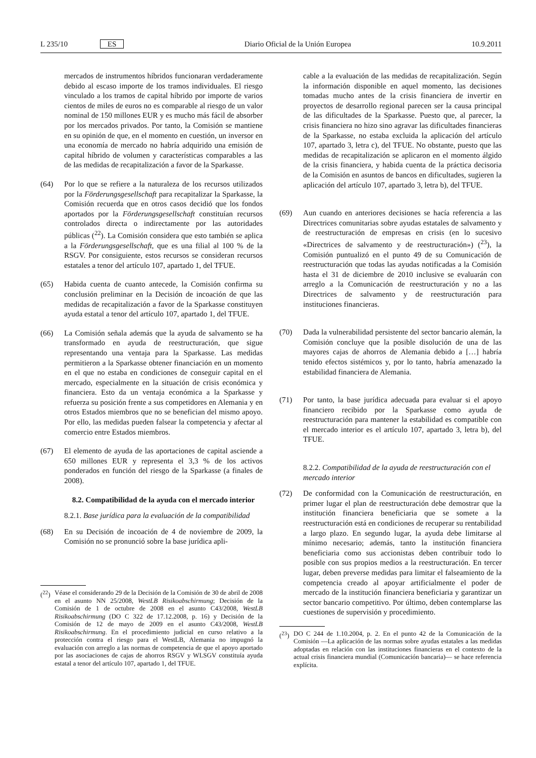L 235/10 ES Diario Oficial de la Unión Europea 10.9.2011
mercados de instrumentos híbridos funcionaran verdaderamente debido al escaso importe de los tramos individuales. El riesgo vinculado a los tramos de capital híbrido por importe de varios cientos de miles de euros no es comparable al riesgo de un valor nominal de 150 millones EUR y es mucho más fácil de absorber por los mercados privados. Por tanto, la Comisión se mantiene en su opinión de que, en el momento en cuestión, un inversor en una economía de mercado no habría adquirido una emisión de capital híbrido de volumen y características comparables a las de las medidas de recapitalización a favor de la Sparkasse.
(64) Por lo que se refiere a la naturaleza de los recursos utilizados por la Förderungsgesellschaft para recapitalizar la Sparkasse, la Comisión recuerda que en otros casos decidió que los fondos aportados por la Förderungsgesellschaft constituían recursos controlados directa o indirectamente por las autoridades públicas (<sup>22</sup>). La Comisión considera que esto también se aplica a la Förderungsgesellschaft, que es una filial al 100 % de la RSGV. Por consiguiente, estos recursos se consideran recursos estatales a tenor del artículo 107, apartado 1, del TFUE.
(65) Habida cuenta de cuanto antecede, la Comisión confirma su conclusión preliminar en la Decisión de incoación de que las medidas de recapitalización a favor de la Sparkasse constituyen ayuda estatal a tenor del artículo 107, apartado 1, del TFUE.
(66) La Comisión señala además que la ayuda de salvamento se ha transformado en ayuda de reestructuración, que sigue representando una ventaja para la Sparkasse. Las medidas permitieron a la Sparkasse obtener financiación en un momento en el que no estaba en condiciones de conseguir capital en el mercado, especialmente en la situación de crisis económica y financiera. Esto da un ventaja económica a la Sparkasse y refuerza su posición frente a sus competidores en Alemania y en otros Estados miembros que no se benefician del mismo apoyo. Por ello, las medidas pueden falsear la competencia y afectar al comercio entre Estados miembros.
(67) El elemento de ayuda de las aportaciones de capital asciende a 650 millones EUR y representa el 3,3 % de los activos ponderados en función del riesgo de la Sparkasse (a finales de 2008).
8.2. Compatibilidad de la ayuda con el mercado interior
8.2.1. Base jurídica para la evaluación de la compatibilidad
(68) En su Decisión de incoación de 4 de noviembre de 2009, la Comisión no se pronunció sobre la base jurídica apli-
(<sup>22</sup>) Véase el considerando 29 de la Decisión de la Comisión de 30 de abril de 2008 en el asunto NN 25/2008, WestLB Risikoabschirmung; Decisión de la Comisión de 1 de octubre de 2008 en el asunto C43/2008, WestLB Risikoabschirmung (DO C 322 de 17.12.2008, p. 16) y Decisión de la Comisión de 12 de mayo de 2009 en el asunto C43/2008, WestLB Risikoabschirmung. En el procedimiento judicial en curso relativo a la protección contra el riesgo para el WestLB, Alemania no impugnó la evaluación con arreglo a las normas de competencia de que el apoyo aportado por las asociaciones de cajas de ahorros RSGV y WLSGV constituía ayuda estatal a tenor del artículo 107, apartado 1, del TFUE.
cable a la evaluación de las medidas de recapitalización. Según la información disponible en aquel momento, las decisiones tomadas mucho antes de la crisis financiera de invertir en proyectos de desarrollo regional parecen ser la causa principal de las dificultades de la Sparkasse. Puesto que, al parecer, la crisis financiera no hizo sino agravar las dificultades financieras de la Sparkasse, no estaba excluida la aplicación del artículo 107, apartado 3, letra c), del TFUE. No obstante, puesto que las medidas de recapitalización se aplicaron en el momento álgido de la crisis financiera, y habida cuenta de la práctica decisoria de la Comisión en asuntos de bancos en dificultades, sugieren la aplicación del artículo 107, apartado 3, letra b), del TFUE.
(69) Aun cuando en anteriores decisiones se hacía referencia a las Directrices comunitarias sobre ayudas estatales de salvamento y de reestructuración de empresas en crisis (en lo sucesivo «Directrices de salvamento y de reestructuración») (<sup>23</sup>), la Comisión puntualizó en el punto 49 de su Comunicación de reestructuración que todas las ayudas notificadas a la Comisión hasta el 31 de diciembre de 2010 inclusive se evaluarán con arreglo a la Comunicación de reestructuración y no a las Directrices de salvamento y de reestructuración para instituciones financieras.
(70) Dada la vulnerabilidad persistente del sector bancario alemán, la Comisión concluye que la posible disolución de una de las mayores cajas de ahorros de Alemania debido a […] habría tenido efectos sistémicos y, por lo tanto, habría amenazado la estabilidad financiera de Alemania.
(71) Por tanto, la base jurídica adecuada para evaluar si el apoyo financiero recibido por la Sparkasse como ayuda de reestructuración para mantener la estabilidad es compatible con el mercado interior es el artículo 107, apartado 3, letra b), del TFUE.
8.2.2. Compatibilidad de la ayuda de reestructuración con el mercado interior
(72) De conformidad con la Comunicación de reestructuración, en primer lugar el plan de reestructuración debe demostrar que la institución financiera beneficiaria que se somete a la reestructuración está en condiciones de recuperar su rentabilidad a largo plazo. En segundo lugar, la ayuda debe limitarse al mínimo necesario; además, tanto la institución financiera beneficiaria como sus accionistas deben contribuir todo lo posible con sus propios medios a la reestructuración. En tercer lugar, deben preverse medidas para limitar el falseamiento de la competencia creado al apoyar artificialmente el poder de mercado de la institución financiera beneficiaria y garantizar un sector bancario competitivo. Por último, deben contemplarse las cuestiones de supervisión y procedimiento.
(<sup>23</sup>) DO C 244 de 1.10.2004, p. 2. En el punto 42 de la Comunicación de la Comisión —La aplicación de las normas sobre ayudas estatales a las medidas adoptadas en relación con las instituciones financieras en el contexto de la actual crisis financiera mundial (Comunicación bancaria)— se hace referencia explícita.